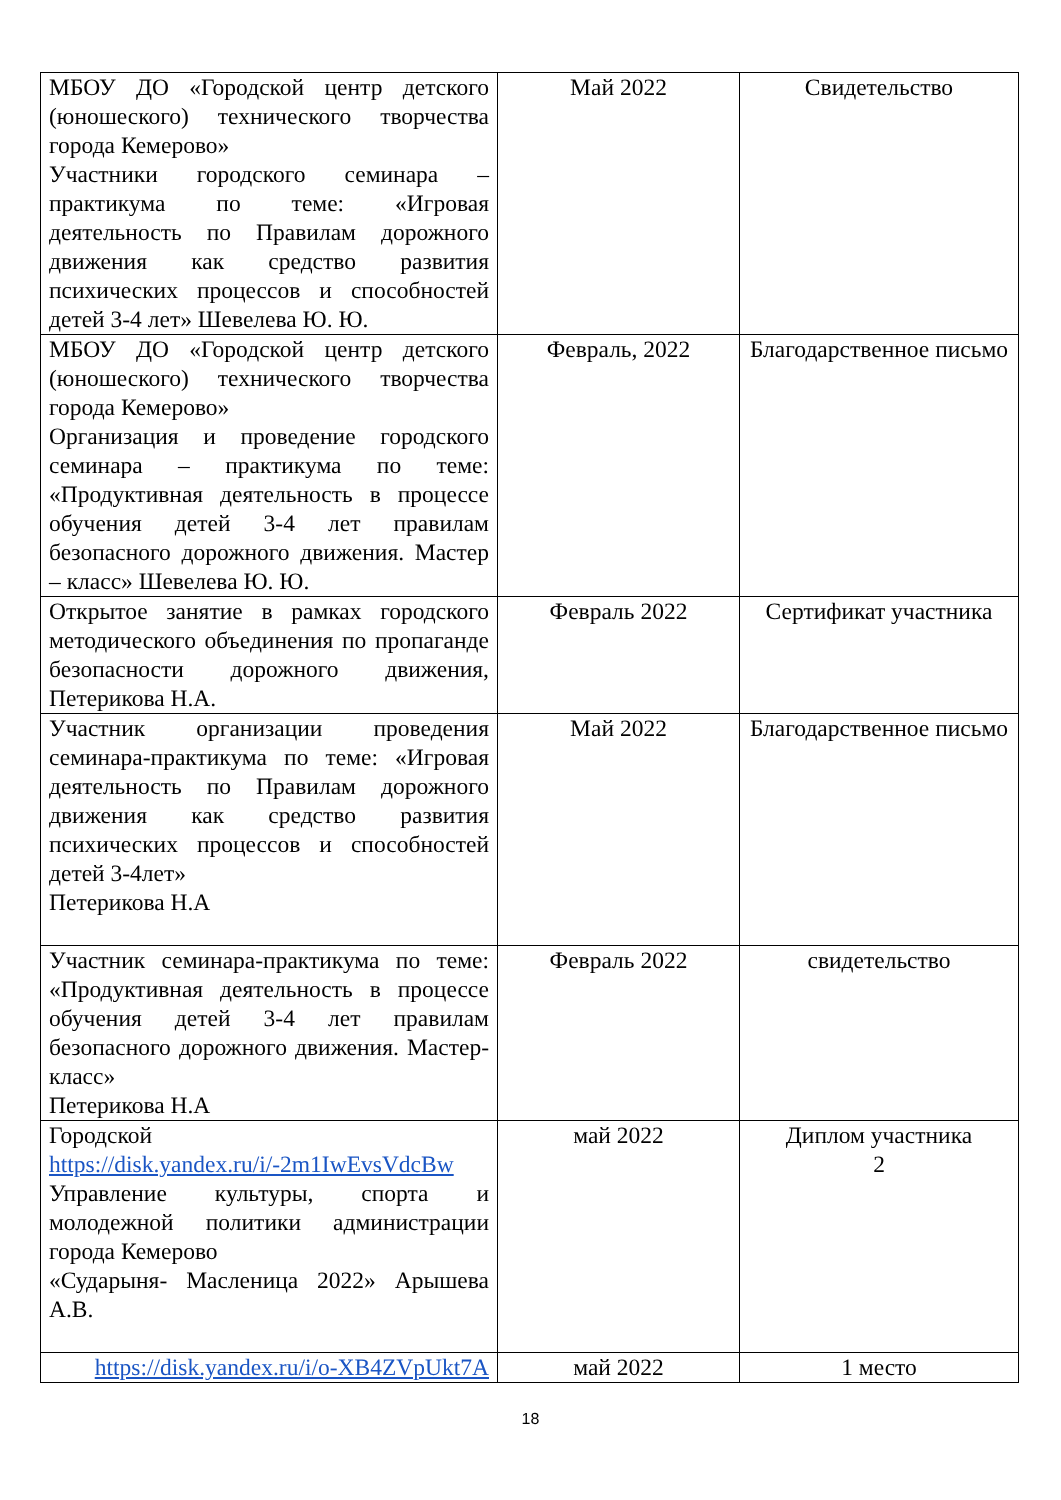| МБОУ ДО «Городской центр детского (юношеского) технического творчества города Кемерово» Участники городского семинара – практикума по теме: «Игровая деятельность по Правилам дорожного движения как средство развития психических процессов и способностей детей 3-4 лет» Шевелева Ю. Ю. | Май 2022 | Свидетельство |
| МБОУ ДО «Городской центр детского (юношеского) технического творчества города Кемерово» Организация и проведение городского семинара – практикума по теме: «Продуктивная деятельность в процессе обучения детей 3-4 лет правилам безопасного дорожного движения. Мастер – класс» Шевелева Ю. Ю. | Февраль, 2022 | Благодарственное письмо |
| Открытое занятие в рамках городского методического объединения по пропаганде безопасности дорожного движения, Петерикова Н.А. | Февраль 2022 | Сертификат участника |
| Участник организации проведения семинара-практикума по теме: «Игровая деятельность по Правилам дорожного движения как средство развития психических процессов и способностей детей 3-4лет» Петерикова Н.А | Май 2022 | Благодарственное письмо |
| Участник семинара-практикума по теме: «Продуктивная деятельность в процессе обучения детей 3-4 лет правилам безопасного дорожного движения. Мастер-класс» Петерикова Н.А | Февраль 2022 | свидетельство |
| Городской https://disk.yandex.ru/i/-2m1IwEvsVdcBw Управление культуры, спорта и молодежной политики администрации города Кемерово «Сударыня- Масленица 2022» Арышева А.В. | май 2022 | Диплом участника 2 |
| https://disk.yandex.ru/i/o-XB4ZVpUkt7A | май 2022 | 1 место |
18